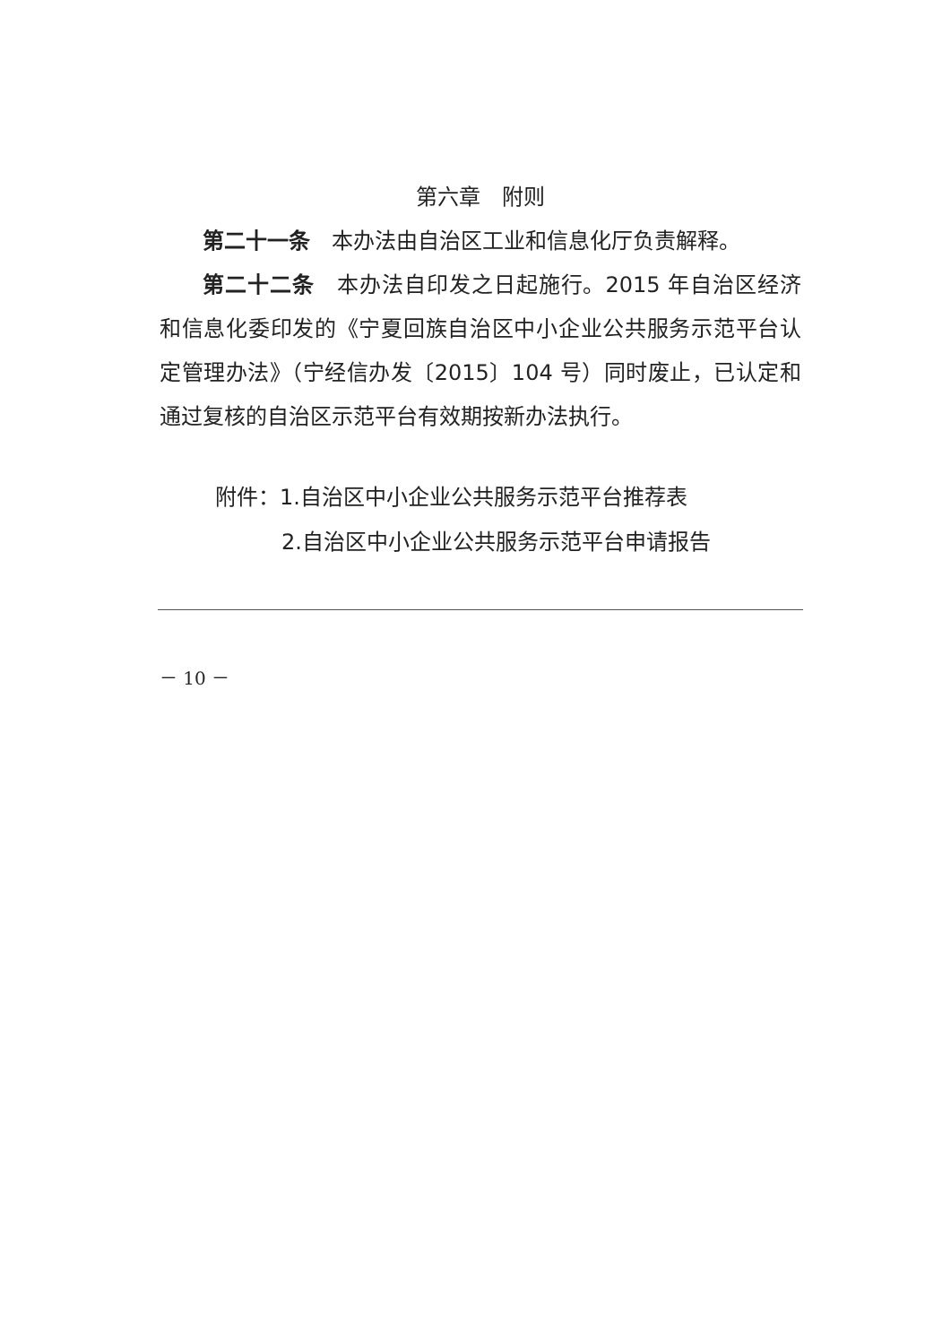第六章　附则
第二十一条　本办法由自治区工业和信息化厅负责解释。
第二十二条　本办法自印发之日起施行。2015 年自治区经济和信息化委印发的《宁夏回族自治区中小企业公共服务示范平台认定管理办法》（宁经信办发〔2015〕104 号）同时废止，已认定和通过复核的自治区示范平台有效期按新办法执行。
附件：1.自治区中小企业公共服务示范平台推荐表
2.自治区中小企业公共服务示范平台申请报告
－ 10 －